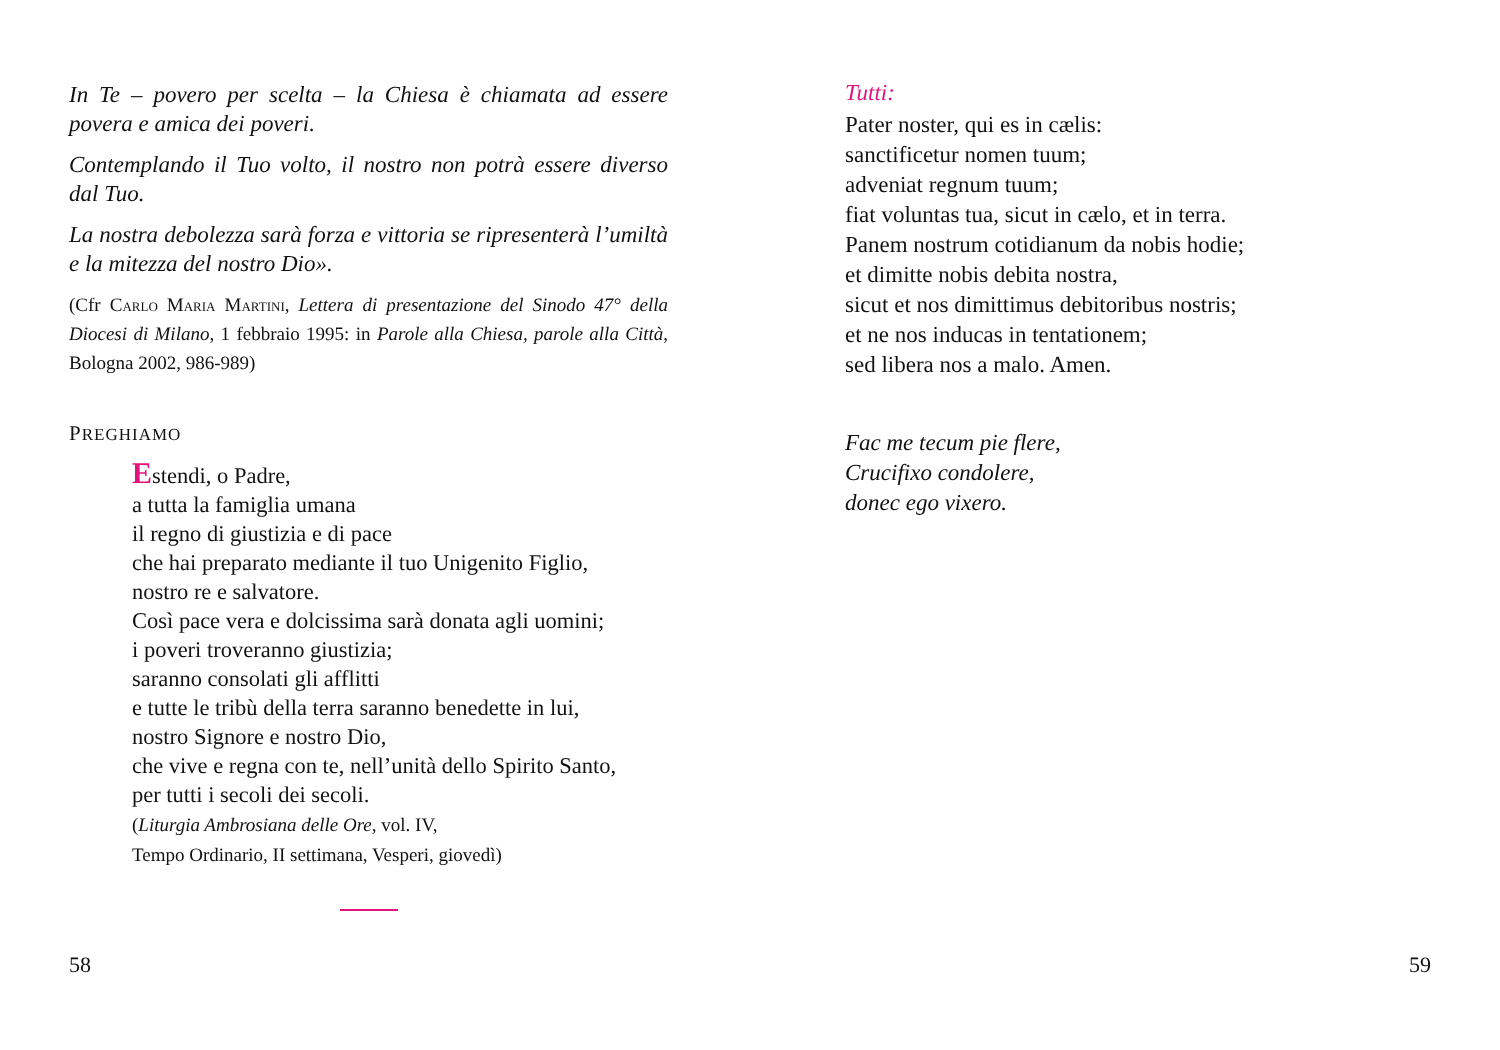In Te – povero per scelta – la Chiesa è chiamata ad essere povera e amica dei poveri.
Contemplando il Tuo volto, il nostro non potrà essere diverso dal Tuo.
La nostra debolezza sarà forza e vittoria se ripresenterà l’umiltà e la mitezza del nostro Dio».
(Cfr Carlo Maria Martini, Lettera di presentazione del Sinodo 47° della Diocesi di Milano, 1 febbraio 1995: in Parole alla Chiesa, parole alla Città, Bologna 2002, 986-989)
PREGHIAMO
Estendi, o Padre,
a tutta la famiglia umana
il regno di giustizia e di pace
che hai preparato mediante il tuo Unigenito Figlio,
nostro re e salvatore.
Così pace vera e dolcissima sarà donata agli uomini;
i poveri troveranno giustizia;
saranno consolati gli afflitti
e tutte le tribù della terra saranno benedette in lui,
nostro Signore e nostro Dio,
che vive e regna con te, nell’unità dello Spirito Santo,
per tutti i secoli dei secoli.
(Liturgia Ambrosiana delle Ore, vol. IV,
Tempo Ordinario, II settimana, Vesperi, giovedì)
58
Tutti:
Pater noster, qui es in cælis:
sanctificetur nomen tuum;
adveniat regnum tuum;
fiat voluntas tua, sicut in cælo, et in terra.
Panem nostrum cotidianum da nobis hodie;
et dimitte nobis debita nostra,
sicut et nos dimittimus debitoribus nostris;
et ne nos inducas in tentationem;
sed libera nos a malo. Amen.
Fac me tecum pie flere,
Crucifixo condolere,
donec ego vixero.
59